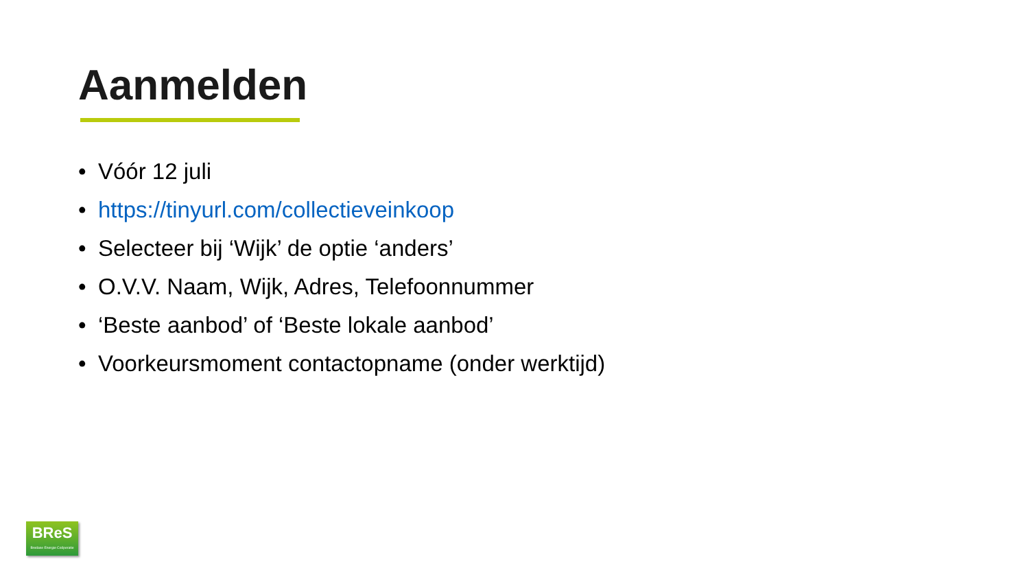Aanmelden
• Vóór 12 juli
• https://tinyurl.com/collectieveinkoop
• Selecteer bij ‘Wijk’ de optie ‘anders’
• O.V.V. Naam, Wijk, Adres, Telefoonnummer
• ‘Beste aanbod’ of ‘Beste lokale aanbod’
• Voorkeursmoment contactopname (onder werktijd)
BReS
Bredase Energie Coöperatie